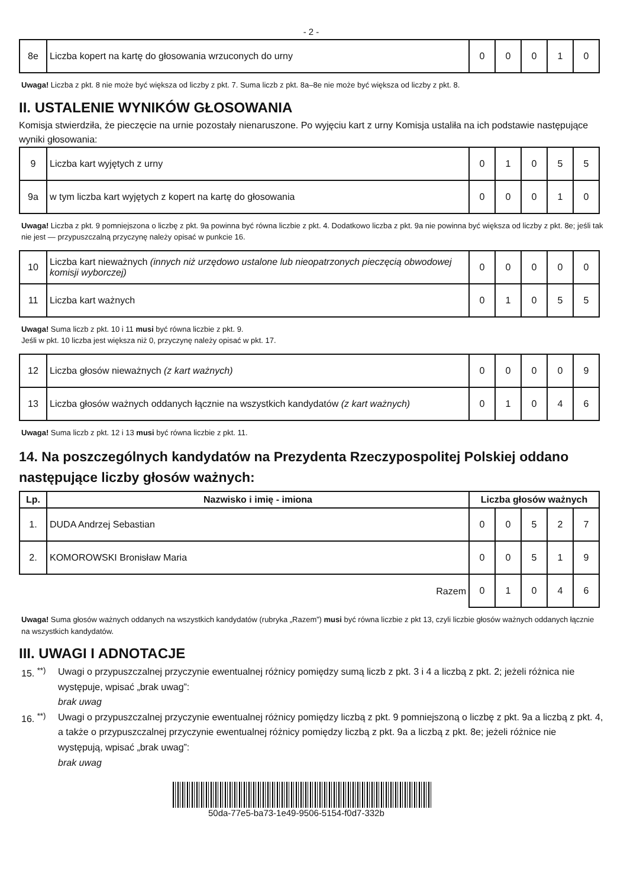- 2 -
| 8e | Liczba kopert na kartę do głosowania wrzuconych do urny | 0 | 0 | 0 | 1 | 0 |
Uwaga! Liczba z pkt. 8 nie może być większa od liczby z pkt. 7. Suma liczb z pkt. 8a–8e nie może być większa od liczby z pkt. 8.
II. USTALENIE WYNIKÓW GŁOSOWANIA
Komisja stwierdziła, że pieczęcie na urnie pozostały nienaruszone. Po wyjęciu kart z urny Komisja ustaliła na ich podstawie następujące wyniki głosowania:
| 9 | Liczba kart wyjętych z urny | 0 | 1 | 0 | 5 | 5 |
| 9a | w tym liczba kart wyjętych z kopert na kartę do głosowania | 0 | 0 | 0 | 1 | 0 |
Uwaga! Liczba z pkt. 9 pomniejszona o liczbę z pkt. 9a powinna być równa liczbie z pkt. 4. Dodatkowo liczba z pkt. 9a nie powinna być większa od liczby z pkt. 8e; jeśli tak nie jest — przypuszczalną przyczynę należy opisać w punkcie 16.
| 10 | Liczba kart nieważnych (innych niż urzędowo ustalone lub nieopatrzonych pieczęcią obwodowej komisji wyborczej) | 0 | 0 | 0 | 0 | 0 |
| 11 | Liczba kart ważnych | 0 | 1 | 0 | 5 | 5 |
Uwaga! Suma liczb z pkt. 10 i 11 musi być równa liczbie z pkt. 9.
Jeśli w pkt. 10 liczba jest większa niż 0, przyczynę należy opisać w pkt. 17.
| 12 | Liczba głosów nieważnych (z kart ważnych) | 0 | 0 | 0 | 0 | 9 |
| 13 | Liczba głosów ważnych oddanych łącznie na wszystkich kandydatów (z kart ważnych) | 0 | 1 | 0 | 4 | 6 |
Uwaga! Suma liczb z pkt. 12 i 13 musi być równa liczbie z pkt. 11.
14. Na poszczególnych kandydatów na Prezydenta Rzeczypospolitej Polskiej oddano następujące liczby głosów ważnych:
| Lp. | Nazwisko i imię - imiona | Liczba głosów ważnych | | | | |
| --- | --- | --- | --- | --- | --- | --- |
| 1. | DUDA Andrzej Sebastian | 0 | 0 | 5 | 2 | 7 |
| 2. | KOMOROWSKI Bronisław Maria | 0 | 0 | 5 | 1 | 9 |
| Razem | | 0 | 1 | 0 | 4 | 6 |
Uwaga! Suma głosów ważnych oddanych na wszystkich kandydatów (rubryka „Razem”) musi być równa liczbie z pkt 13, czyli liczbie głosów ważnych oddanych łącznie na wszystkich kandydatów.
III. UWAGI I ADNOTACJE
15. <sup>**)</sup> Uwagi o przypuszczalnej przyczynie ewentualnej różnicy pomiędzy sumą liczb z pkt. 3 i 4 a liczbą z pkt. 2; jeżeli różnica nie występuje, wpisać „brak uwag”:
brak uwag
16. <sup>**)</sup> Uwagi o przypuszczalnej przyczynie ewentualnej różnicy pomiędzy liczbą z pkt. 9 pomniejszoną o liczbę z pkt. 9a a liczbą z pkt. 4, a także o przypuszczalnej przyczynie ewentualnej różnicy pomiędzy liczbą z pkt. 9a a liczbą z pkt. 8e; jeżeli różnice nie występują, wpisać „brak uwag”:
brak uwag
50da-77e5-ba73-1e49-9506-5154-f0d7-332b